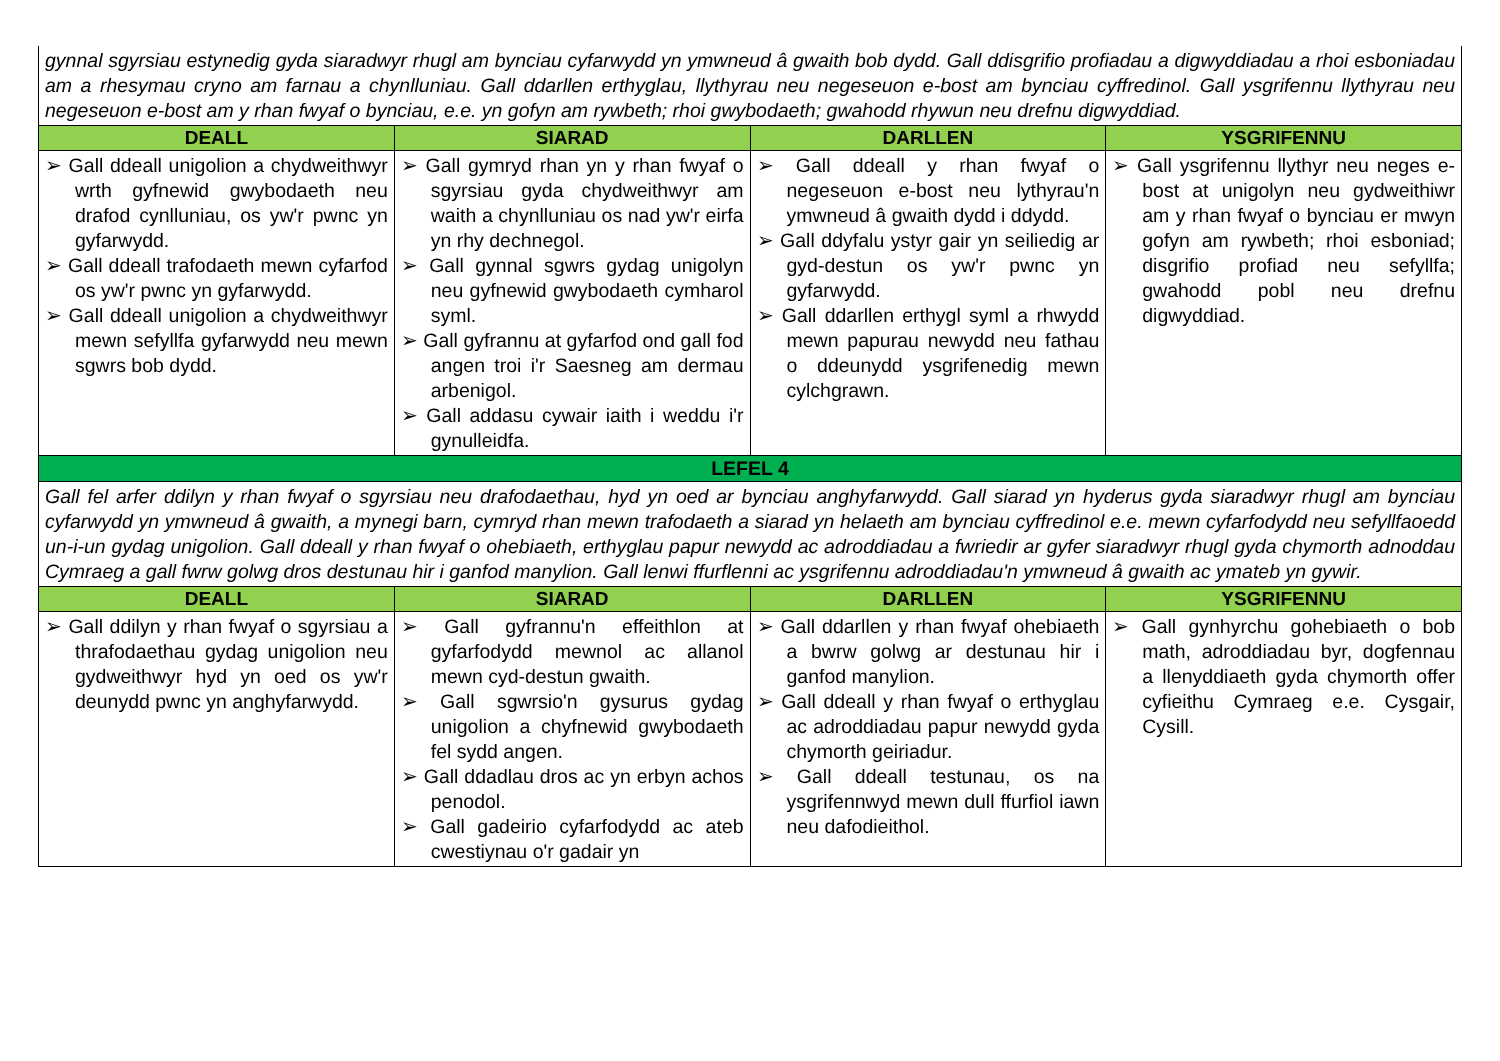| gynnal sgyrsiau estynedig gyda siaradwyr rhugl am bynciau cyfarwydd yn ymwneud â gwaith bob dydd. Gall ddisgrifio profiadau a digwyddiadau a rhoi esboniadau am a rhesymau cryno am farnau a chynlluniau. Gall ddarllen erthyglau, llythyrau neu negeseuon e-bost am bynciau cyffredinol. Gall ysgrifennu llythyrau neu negeseuon e-bost am y rhan fwyaf o bynciau, e.e. yn gofyn am rywbeth; rhoi gwybodaeth; gwahodd rhywun neu drefnu digwyddiad. | | | |
| DEALL | SIARAD | DARLLEN | YSGRIFENNU |
| ➢ Gall ddeall unigolion a chydweithwyr wrth gyfnewid gwybodaeth neu drafod cynlluniau, os yw'r pwnc yn gyfarwydd. ➢ Gall ddeall trafodaeth mewn cyfarfod os yw'r pwnc yn gyfarwydd. ➢ Gall ddeall unigolion a chydweithwyr mewn sefyllfa gyfarwydd neu mewn sgwrs bob dydd. | ➢ Gall gymryd rhan yn y rhan fwyaf o sgyrsiau gyda chydweithwyr am waith a chynlluniau os nad yw'r eirfa yn rhy dechnegol. ➢ Gall gynnal sgwrs gydag unigolyn neu gyfnewid gwybodaeth cymharol syml. ➢ Gall gyfrannu at gyfarfod ond gall fod angen troi i'r Saesneg am dermau arbenigol. ➢ Gall addasu cywair iaith i weddu i'r gynulleidfa. | ➢ Gall ddeall y rhan fwyaf o negeseuon e-bost neu lythyrau'n ymwneud â gwaith dydd i ddydd. ➢ Gall ddyfalu ystyr gair yn seiliedig ar gyd-destun os yw'r pwnc yn gyfarwydd. ➢ Gall ddarllen erthygl syml a rhwydd mewn papurau newydd neu fathau o ddeunydd ysgrifenedig mewn cylchgrawn. | ➢ Gall ysgrifennu llythyr neu neges e-bost at unigolyn neu gydweithiwr am y rhan fwyaf o bynciau er mwyn gofyn am rywbeth; rhoi esboniad; disgrifio profiad neu sefyllfa; gwahodd pobl neu drefnu digwyddiad. |
| LEFEL 4 | | | |
| Gall fel arfer ddilyn y rhan fwyaf o sgyrsiau neu drafodaethau, hyd yn oed ar bynciau anghyfarwydd. Gall siarad yn hyderus gyda siaradwyr rhugl am bynciau cyfarwydd yn ymwneud â gwaith, a mynegi barn, cymryd rhan mewn trafodaeth a siarad yn helaeth am bynciau cyffredinol e.e. mewn cyfarfodydd neu sefyllfaoedd un-i-un gydag unigolion. Gall ddeall y rhan fwyaf o ohebiaeth, erthyglau papur newydd ac adroddiadau a fwriedir ar gyfer siaradwyr rhugl gyda chymorth adnoddau Cymraeg a gall fwrw golwg dros destunau hir i ganfod manylion. Gall lenwi ffurflenni ac ysgrifennu adroddiadau'n ymwneud â gwaith ac ymateb yn gywir. | | | |
| DEALL | SIARAD | DARLLEN | YSGRIFENNU |
| ➢ Gall ddilyn y rhan fwyaf o sgyrsiau a thrafodaethau gydag unigolion neu gydweithwyr hyd yn oed os yw'r deunydd pwnc yn anghyfarwydd. | ➢ Gall gyfrannu'n effeithlon at gyfarfodydd mewnol ac allanol mewn cyd-destun gwaith. ➢ Gall sgwrsio'n gysurus gydag unigolion a chyfnewid gwybodaeth fel sydd angen. ➢ Gall ddadlau dros ac yn erbyn achos penodol. ➢ Gall gadeirio cyfarfodydd ac ateb cwestiynau o'r gadair yn | ➢ Gall ddarllen y rhan fwyaf ohebiaeth a bwrw golwg ar destunau hir i ganfod manylion. ➢ Gall ddeall y rhan fwyaf o erthyglau ac adroddiadau papur newydd gyda chymorth geiriadur. ➢ Gall ddeall testunau, os na ysgrifennwyd mewn dull ffurfiol iawn neu dafodieithol. | ➢ Gall gynhyrchu gohebiaeth o bob math, adroddiadau byr, dogfennau a llenyddiaeth gyda chymorth offer cyfieithu Cymraeg e.e. Cysgair, Cysill. |